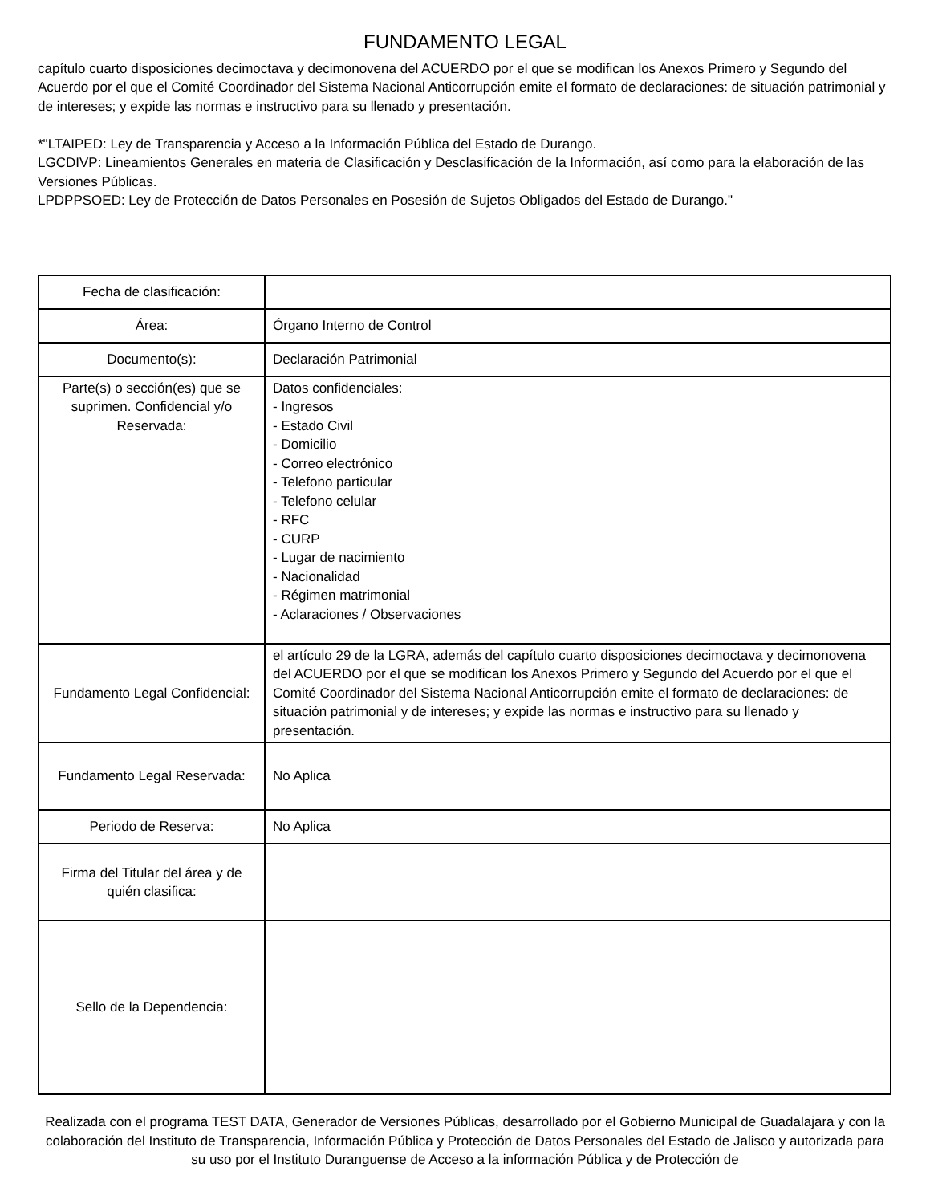FUNDAMENTO LEGAL
capítulo cuarto disposiciones decimoctava y decimonovena del ACUERDO por el que se modifican los Anexos Primero y Segundo del Acuerdo por el que el Comité Coordinador del Sistema Nacional Anticorrupción emite el formato de declaraciones: de situación patrimonial y de intereses; y expide las normas e instructivo para su llenado y presentación.
*"LTAIPED: Ley de Transparencia y Acceso a la Información Pública del Estado de Durango.
LGCDIVP: Lineamientos Generales en materia de Clasificación y Desclasificación de la Información, así como para la elaboración de las Versiones Públicas.
LPDPPSOED: Ley de Protección de Datos Personales en Posesión de Sujetos Obligados del Estado de Durango."
| Fecha de clasificación: | |
| Área: | Órgano Interno de Control |
| Documento(s): | Declaración Patrimonial |
| Parte(s) o sección(es) que se suprimen. Confidencial y/o Reservada: | Datos confidenciales: - Ingresos - Estado Civil - Domicilio - Correo electrónico - Telefono particular - Telefono celular - RFC - CURP - Lugar de nacimiento - Nacionalidad - Régimen matrimonial - Aclaraciones / Observaciones |
| Fundamento Legal Confidencial: | el artículo 29 de la LGRA, además del capítulo cuarto disposiciones decimoctava y decimonovena del ACUERDO por el que se modifican los Anexos Primero y Segundo del Acuerdo por el que el Comité Coordinador del Sistema Nacional Anticorrupción emite el formato de declaraciones: de situación patrimonial y de intereses; y expide las normas e instructivo para su llenado y presentación. |
| Fundamento Legal Reservada: | No Aplica |
| Periodo de Reserva: | No Aplica |
| Firma del Titular del área y de quién clasifica: | |
| Sello de la Dependencia: | |
Realizada con el programa TEST DATA, Generador de Versiones Públicas, desarrollado por el Gobierno Municipal de Guadalajara y con la colaboración del Instituto de Transparencia, Información Pública y Protección de Datos Personales del Estado de Jalisco y autorizada para su uso por el Instituto Duranguense de Acceso a la información Pública y de Protección de